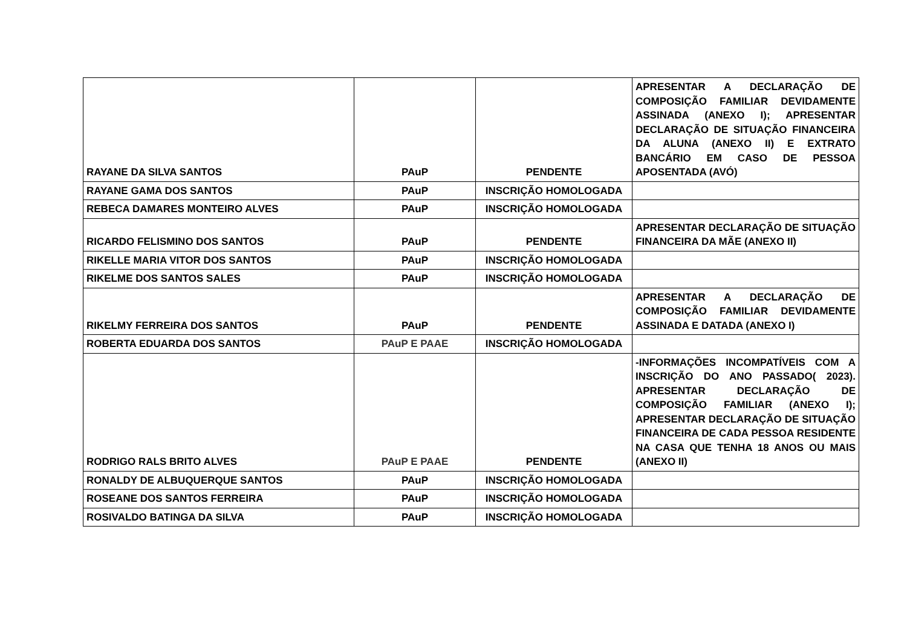| RAYANE DA SILVA SANTOS | PAuP | PENDENTE | APRESENTAR A DECLARAÇÃO DE COMPOSIÇÃO FAMILIAR DEVIDAMENTE ASSINADA (ANEXO I); APRESENTAR DECLARAÇÃO DE SITUAÇÃO FINANCEIRA DA ALUNA (ANEXO II) E EXTRATO BANCÁRIO EM CASO DE PESSOA APOSENTADA (AVÓ) |
| RAYANE GAMA DOS SANTOS | PAuP | INSCRIÇÃO HOMOLOGADA | |
| REBECA DAMARES MONTEIRO ALVES | PAuP | INSCRIÇÃO HOMOLOGADA | |
| RICARDO FELISMINO DOS SANTOS | PAuP | PENDENTE | APRESENTAR DECLARAÇÃO DE SITUAÇÃO FINANCEIRA DA MÃE (ANEXO II) |
| RIKELLE MARIA VITOR DOS SANTOS | PAuP | INSCRIÇÃO HOMOLOGADA | |
| RIKELME DOS SANTOS SALES | PAuP | INSCRIÇÃO HOMOLOGADA | |
| RIKELMY FERREIRA DOS SANTOS | PAuP | PENDENTE | APRESENTAR A DECLARAÇÃO DE COMPOSIÇÃO FAMILIAR DEVIDAMENTE ASSINADA E DATADA (ANEXO I) |
| ROBERTA EDUARDA DOS SANTOS | PAuP E PAAE | INSCRIÇÃO HOMOLOGADA | |
| RODRIGO RALS BRITO ALVES | PAuP E PAAE | PENDENTE | -INFORMAÇÕES INCOMPATÍVEIS COM A INSCRIÇÃO DO ANO PASSADO( 2023). APRESENTAR DECLARAÇÃO DE COMPOSIÇÃO FAMILIAR (ANEXO I); APRESENTAR DECLARAÇÃO DE SITUAÇÃO FINANCEIRA DE CADA PESSOA RESIDENTE NA CASA QUE TENHA 18 ANOS OU MAIS (ANEXO II) |
| RONALDY DE ALBUQUERQUE SANTOS | PAuP | INSCRIÇÃO HOMOLOGADA | |
| ROSEANE DOS SANTOS FERREIRA | PAuP | INSCRIÇÃO HOMOLOGADA | |
| ROSIVALDO BATINGA DA SILVA | PAuP | INSCRIÇÃO HOMOLOGADA | |